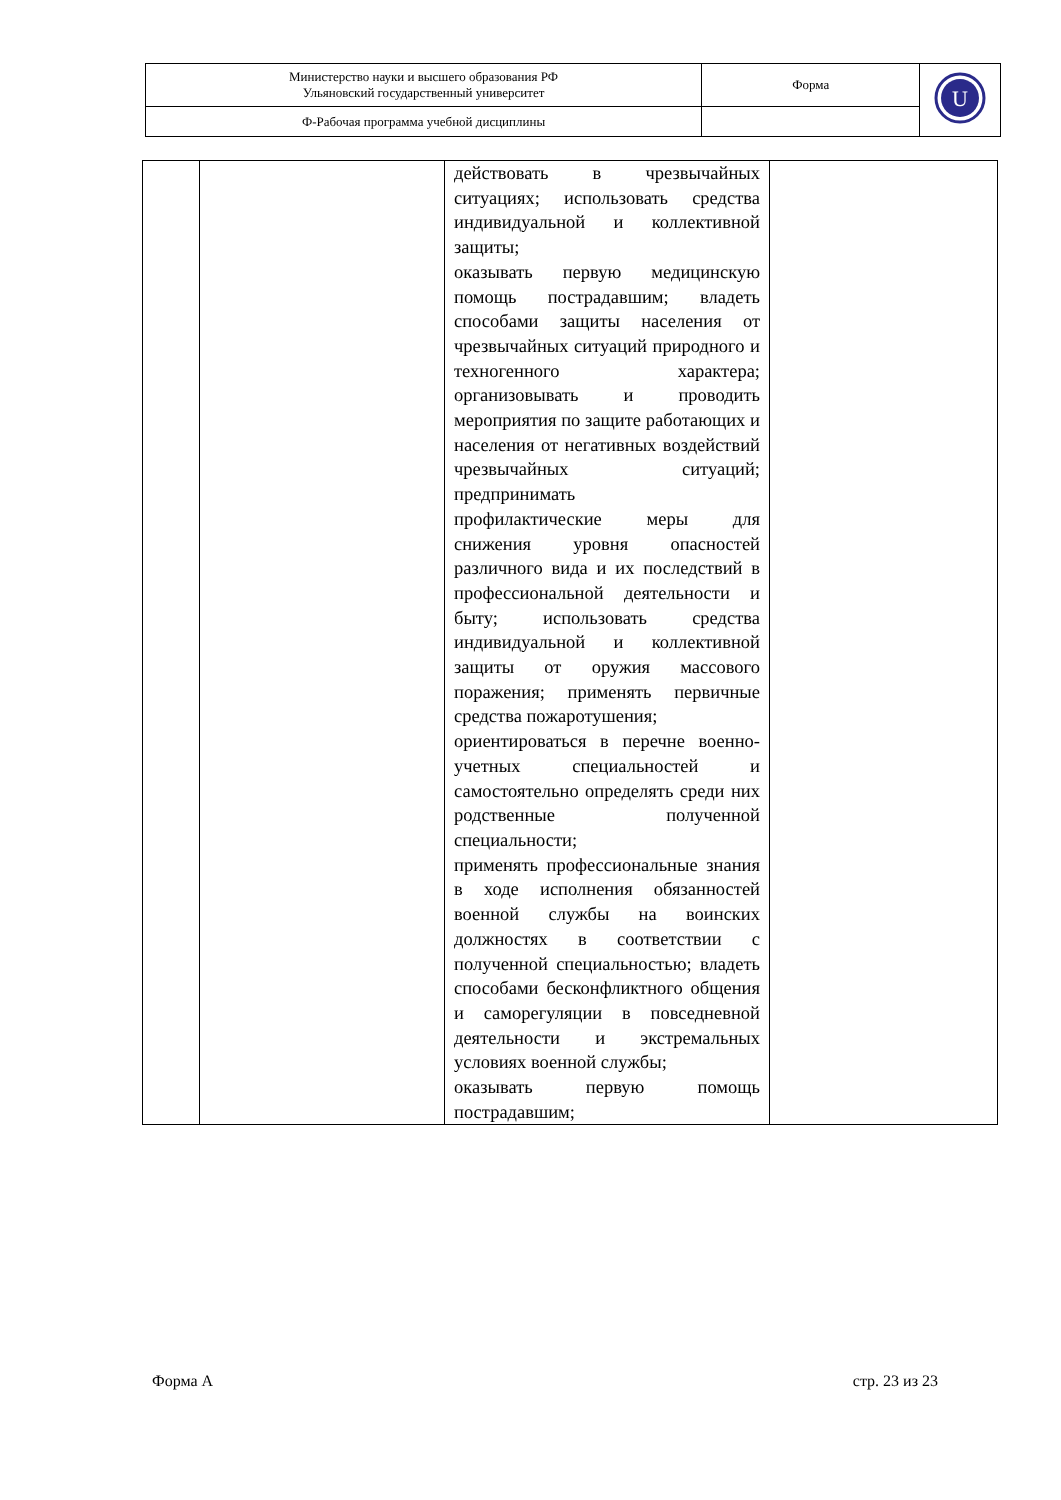| Министерство науки и высшего образования РФ Ульяновский государственный университет | Форма | U |
| Ф-Рабочая программа учебной дисциплины | | |
| | | действовать в чрезвычайных ситуациях; использовать средства индивидуальной и коллективной защиты; оказывать первую медицинскую помощь пострадавшим; владеть способами защиты населения от чрезвычайных ситуаций природного и техногенного характера; организовывать и проводить мероприятия по защите работающих и населения от негативных воздействий чрезвычайных ситуаций; предпринимать профилактические меры для снижения уровня опасностей различного вида и их последствий в профессиональной деятельности и быту; использовать средства индивидуальной и коллективной защиты от оружия массового поражения; применять первичные средства пожаротушения; ориентироваться в перечне военно-учетных специальностей и самостоятельно определять среди них родственные полученной специальности; применять профессиональные знания в ходе исполнения обязанностей военной службы на воинских должностях в соответствии с полученной специальностью; владеть способами бесконфликтного общения и саморегуляции в повседневной деятельности и экстремальных условиях военной службы; оказывать первую помощь пострадавшим; | |
Форма А стр. 23 из 23